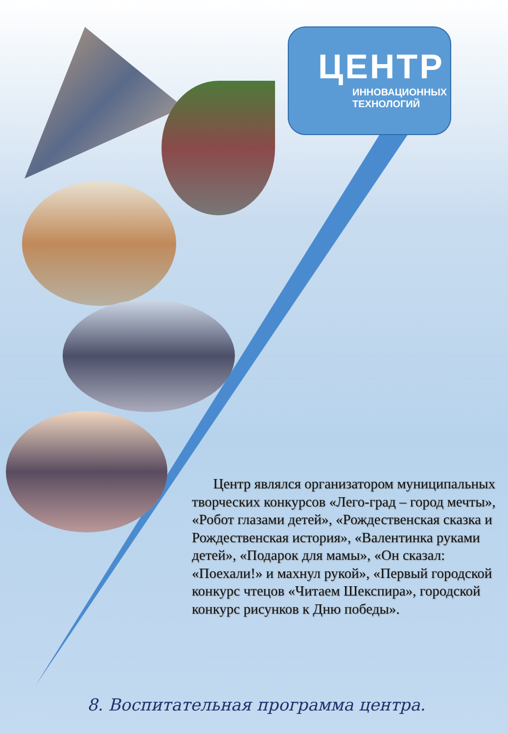ЦЕНТР
ИННОВАЦИОННЫХ
ТЕХНОЛОГИЙ
Центр являлся организатором муниципальных творческих конкурсов «Лего-град – город мечты», «Робот глазами детей», «Рождественская сказка и Рождественская история», «Валентинка руками детей», «Подарок для мамы», «Он сказал: «Поехали!» и махнул рукой», «Первый городской конкурс чтецов «Читаем Шекспира», городской конкурс рисунков к Дню победы».
8. Воспитательная программа центра.